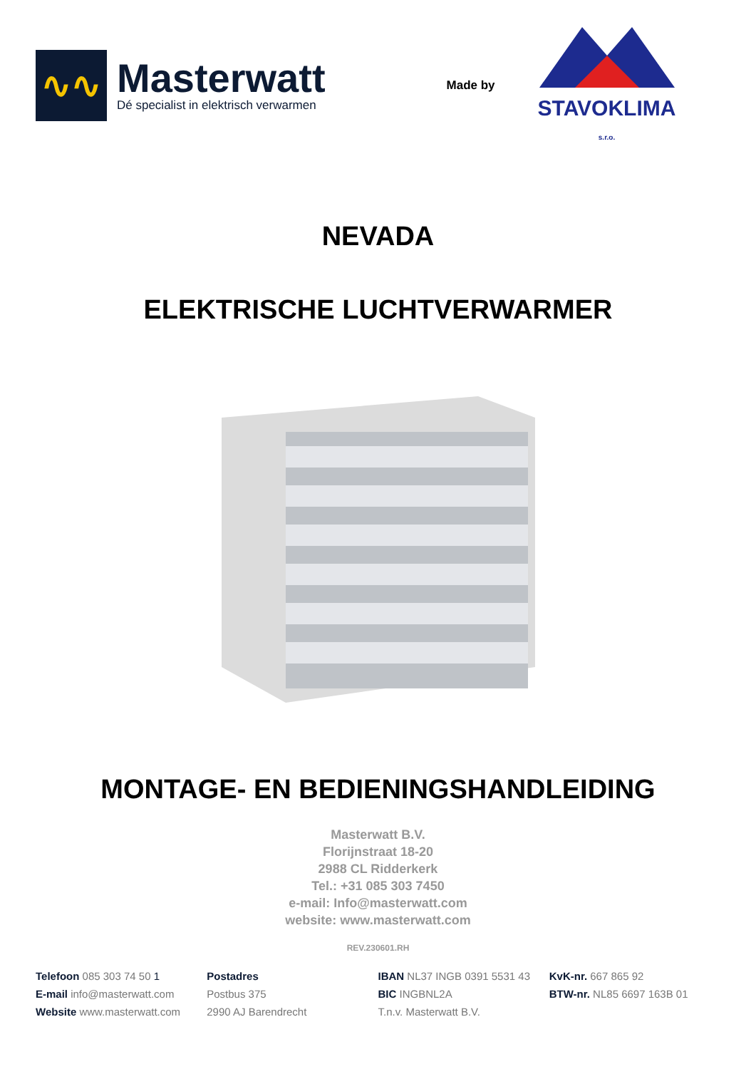∿∿
Masterwatt
Dé specialist in elektrisch verwarmen
Made by
STAVOKLIMA
s.r.o.
NEVADA
ELEKTRISCHE LUCHTVERWARMER
MONTAGE- EN BEDIENINGSHANDLEIDING
Masterwatt B.V.
Florijnstraat 18-20
2988 CL Ridderkerk
Tel.: +31 085 303 7450
e-mail: Info@masterwatt.com
website: www.masterwatt.com
REV.230601.RH
Telefoon 085 303 74 50 1
E-mail info@masterwatt.com
Website www.masterwatt.com
Postadres
Postbus 375
2990 AJ Barendrecht
IBAN NL37 INGB 0391 5531 43
BIC INGBNL2A
T.n.v. Masterwatt B.V.
KvK-nr. 667 865 92
BTW-nr. NL85 6697 163B 01